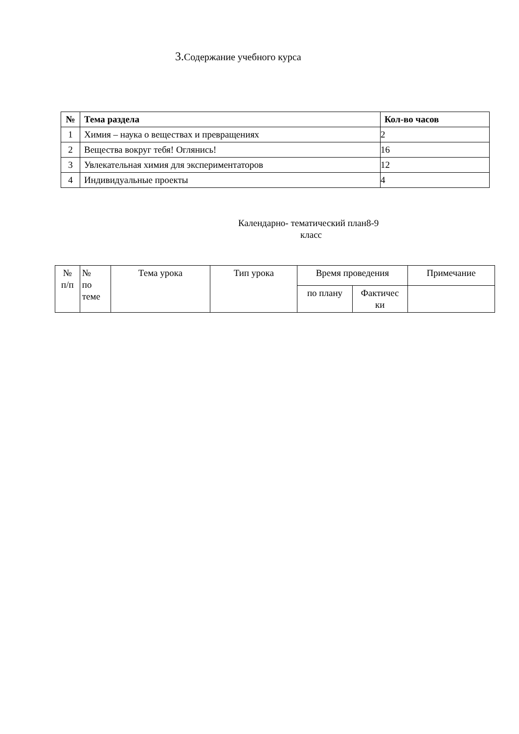3. Содержание учебного курса
| № | Тема раздела | Кол-во часов |
| --- | --- | --- |
| 1 | Химия – наука о веществах и превращениях | 2 |
| 2 | Вещества вокруг тебя! Оглянись! | 16 |
| 3 | Увлекательная химия для экспериментаторов | 12 |
| 4 | Индивидуальные проекты | 4 |
Календарно- тематический план8-9
класс
| № п/п | № по теме | Тема урока | Тип урока | Время проведения | | Примечание |
| | | | | по плану | Фактичес ки | |